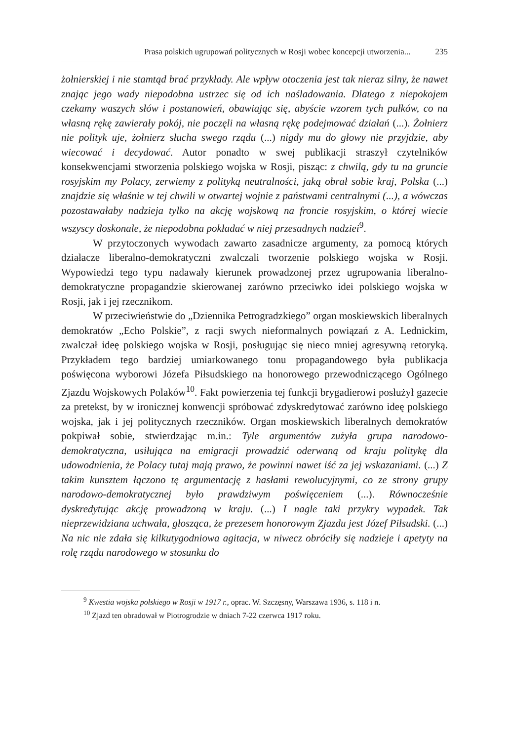Prasa polskich ugrupowań politycznych w Rosji wobec koncepcji utworzenia... 235
żołnierskiej i nie stamtąd brać przykłady. Ale wpływ otoczenia jest tak nieraz silny, że nawet znając jego wady niepodobna ustrzec się od ich naśladowania. Dlatego z niepokojem czekamy waszych słów i postanowień, obawiając się, abyście wzorem tych pułków, co na własną rękę zawierały pokój, nie poczęli na własną rękę podejmować działań (...). Żołnierz nie polityk uje, żołnierz słucha swego rządu (...) nigdy mu do głowy nie przyjdzie, aby wiecować i decydować. Autor ponadto w swej publikacji straszył czytelników konsekwencjami stworzenia polskiego wojska w Rosji, pisząc: z chwilą, gdy tu na gruncie rosyjskim my Polacy, zerwiemy z polityką neutralności, jaką obrał sobie kraj, Polska (...) znajdzie się właśnie w tej chwili w otwartej wojnie z państwami centralnymi (...), a wówczas pozostawałaby nadzieja tylko na akcję wojskową na froncie rosyjskim, o której wiecie wszyscy doskonale, że niepodobna pokładać w niej przesadnych nadziei<sup>9</sup>.
W przytoczonych wywodach zawarto zasadnicze argumenty, za pomocą których działacze liberalno-demokratyczni zwalczali tworzenie polskiego wojska w Rosji. Wypowiedzi tego typu nadawały kierunek prowadzonej przez ugrupowania liberalno-demokratyczne propagandzie skierowanej zarówno przeciwko idei polskiego wojska w Rosji, jak i jej rzecznikom.
W przeciwieństwie do „Dziennika Petrogradzkiego” organ moskiewskich liberalnych demokratów „Echo Polskie”, z racji swych nieformalnych powiązań z A. Lednickim, zwalczał ideę polskiego wojska w Rosji, posługując się nieco mniej agresywną retoryką. Przykładem tego bardziej umiarkowanego tonu propagandowego była publikacja poświęcona wyborowi Józefa Piłsudskiego na honorowego przewodniczącego Ogólnego Zjazdu Wojskowych Polaków<sup>10</sup>. Fakt powierzenia tej funkcji brygadierowi posłużył gazecie za pretekst, by w ironicznej konwencji spróbować zdyskredytować zarówno ideę polskiego wojska, jak i jej politycznych rzeczników. Organ moskiewskich liberalnych demokratów pokpiwał sobie, stwierdzając m.in.: Tyle argumentów zużyła grupa narodowo-demokratyczna, usiłująca na emigracji prowadzić oderwaną od kraju politykę dla udowodnienia, że Polacy tutaj mają prawo, że powinni nawet iść za jej wskazaniami. (...) Z takim kunsztem łączono tę argumentację z hasłami rewolucyjnymi, co ze strony grupy narodowo-demokratycznej było prawdziwym poświęceniem (...). Równocześnie dyskredytując akcję prowadzoną w kraju. (...) I nagle taki przykry wypadek. Tak nieprzewidziana uchwała, głosząca, że prezesem honorowym Zjazdu jest Józef Piłsudski. (...) Na nic nie zdała się kilkutygodniowa agitacja, w niwecz obróciły się nadzieje i apetyty na rolę rządu narodowego w stosunku do
<sup>9</sup> Kwestia wojska polskiego w Rosji w 1917 r., oprac. W. Szczęsny, Warszawa 1936, s. 118 i n.
<sup>10</sup> Zjazd ten obradował w Piotrogrodzie w dniach 7-22 czerwca 1917 roku.